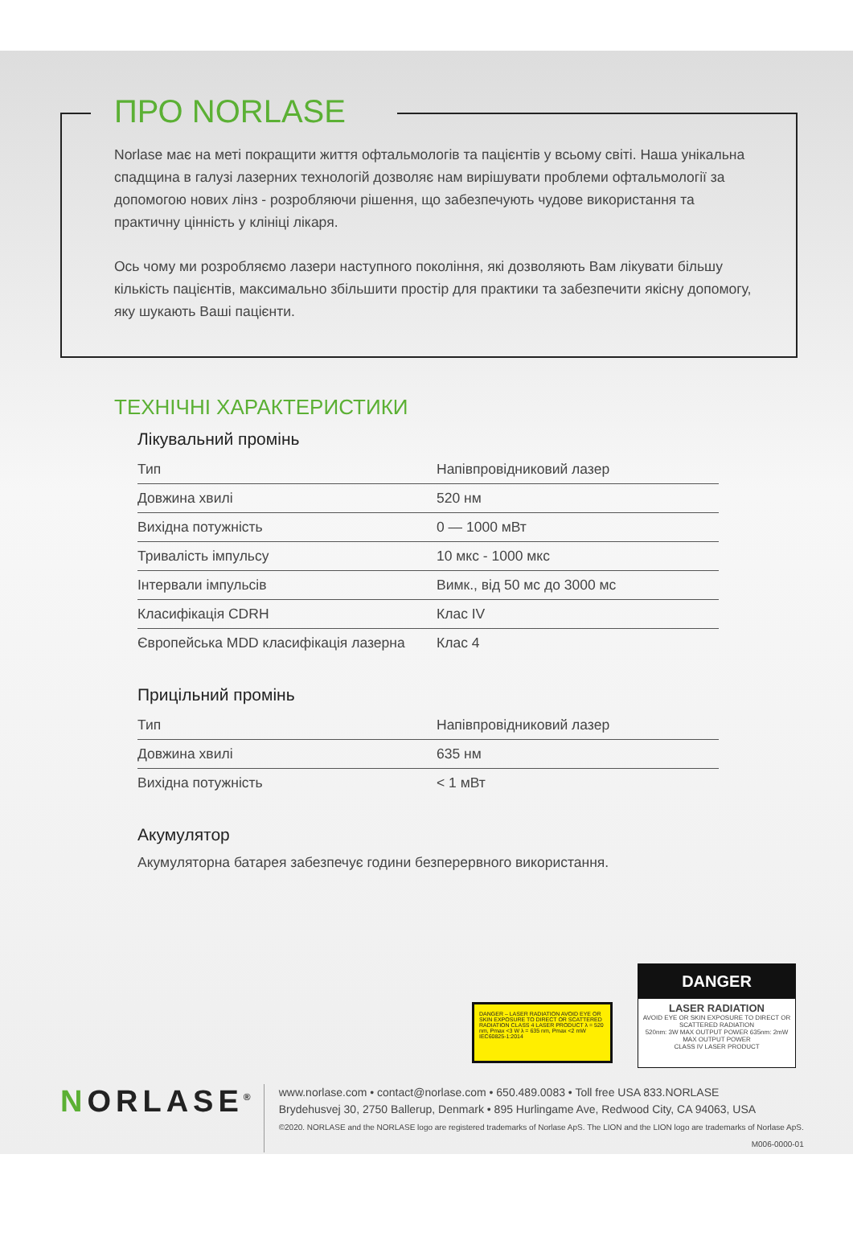ПРО NORLASE
Norlase має на меті покращити життя офтальмологів та пацієнтів у всьому світі. Наша унікальна спадщина в галузі лазерних технологій дозволяє нам вирішувати проблеми офтальмології за допомогою нових лінз - розробляючи рішення, що забезпечують чудове використання та практичну цінність у клініці лікаря.
Ось чому ми розробляємо лазери наступного покоління, які дозволяють Вам лікувати більшу кількість пацієнтів, максимально збільшити простір для практики та забезпечити якісну допомогу, яку шукають Ваші пацієнти.
ТЕХНІЧНІ ХАРАКТЕРИСТИКИ
Лікувальний промінь
| Тип | Напівпровідниковий лазер |
| Довжина хвилі | 520 нм |
| Вихідна потужність | 0 — 1000 мВт |
| Тривалість імпульсу | 10 мкс - 1000 мкс |
| Інтервали імпульсів | Вимк., від 50 мс до 3000 мс |
| Класифікація CDRH | Клас IV |
| Європейська MDD класифікація лазерна | Клас 4 |
Прицільний промінь
| Тип | Напівпровідниковий лазер |
| Довжина хвилі | 635 нм |
| Вихідна потужність | < 1 мВт |
Акумулятор
Акумуляторна батарея забезпечує години безперервного використання.
DANGER – LASER RADIATION AVOID EYE OR SKIN EXPOSURE TO DIRECT OR SCATTERED RADIATION CLASS 4 LASER PRODUCT λ = 520 nm, Pmax <3 W λ = 635 nm, Pmax <2 mW IEC60825-1:2014
DANGER
LASER RADIATION
AVOID EYE OR SKIN EXPOSURE TO DIRECT OR SCATTERED RADIATION
520nm: 3W MAX OUTPUT POWER 635nm: 2mW MAX OUTPUT POWER
CLASS IV LASER PRODUCT
NORLASE<sup>®</sup>
www.norlase.com • contact@norlase.com • 650.489.0083 • Toll free USA 833.NORLASE
Brydehusvej 30, 2750 Ballerup, Denmark • 895 Hurlingame Ave, Redwood City, CA 94063, USA
©2020. NORLASE and the NORLASE logo are registered trademarks of Norlase ApS. The LION and the LION logo are trademarks of Norlase ApS.
M006-0000-01